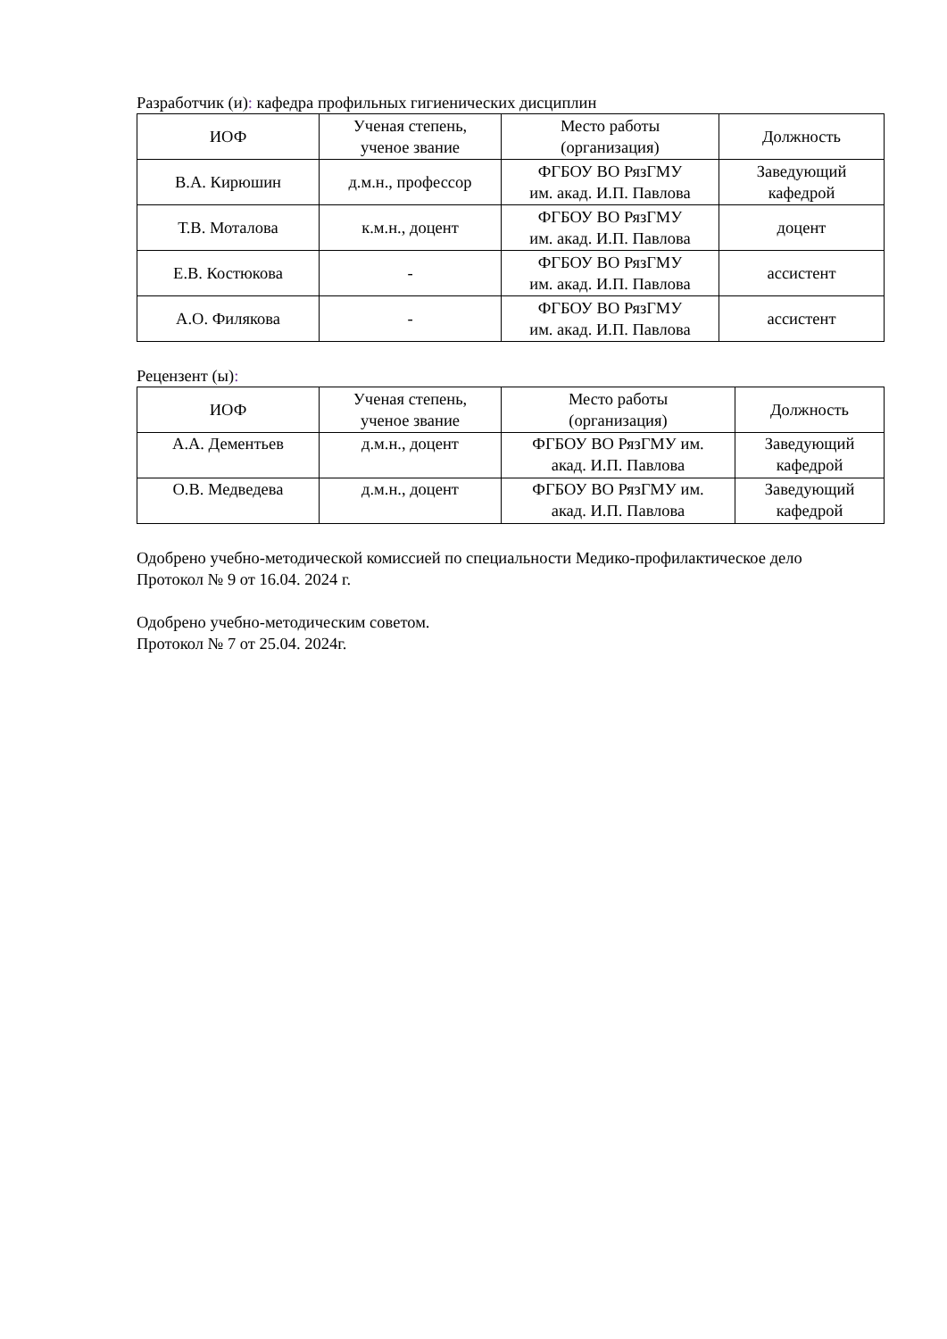Разработчик (и): кафедра профильных гигиенических дисциплин
| ИОФ | Ученая степень, ученое звание | Место работы (организация) | Должность |
| В.А. Кирюшин | д.м.н., профессор | ФГБОУ ВО РязГМУ им. акад. И.П. Павлова | Заведующий кафедрой |
| Т.В. Моталова | к.м.н., доцент | ФГБОУ ВО РязГМУ им. акад. И.П. Павлова | доцент |
| Е.В. Костюкова | - | ФГБОУ ВО РязГМУ им. акад. И.П. Павлова | ассистент |
| А.О. Филякова | - | ФГБОУ ВО РязГМУ им. акад. И.П. Павлова | ассистент |
Рецензент (ы):
| ИОФ | Ученая степень, ученое звание | Место работы (организация) | Должность |
| А.А. Дементьев | д.м.н., доцент | ФГБОУ ВО РязГМУ им. акад. И.П. Павлова | Заведующий кафедрой |
| О.В. Медведева | д.м.н., доцент | ФГБОУ ВО РязГМУ им. акад. И.П. Павлова | Заведующий кафедрой |
Одобрено учебно-методической комиссией по специальности Медико-профилактическое дело
Протокол № 9 от 16.04. 2024 г.
Одобрено учебно-методическим советом.
Протокол № 7 от 25.04. 2024г.